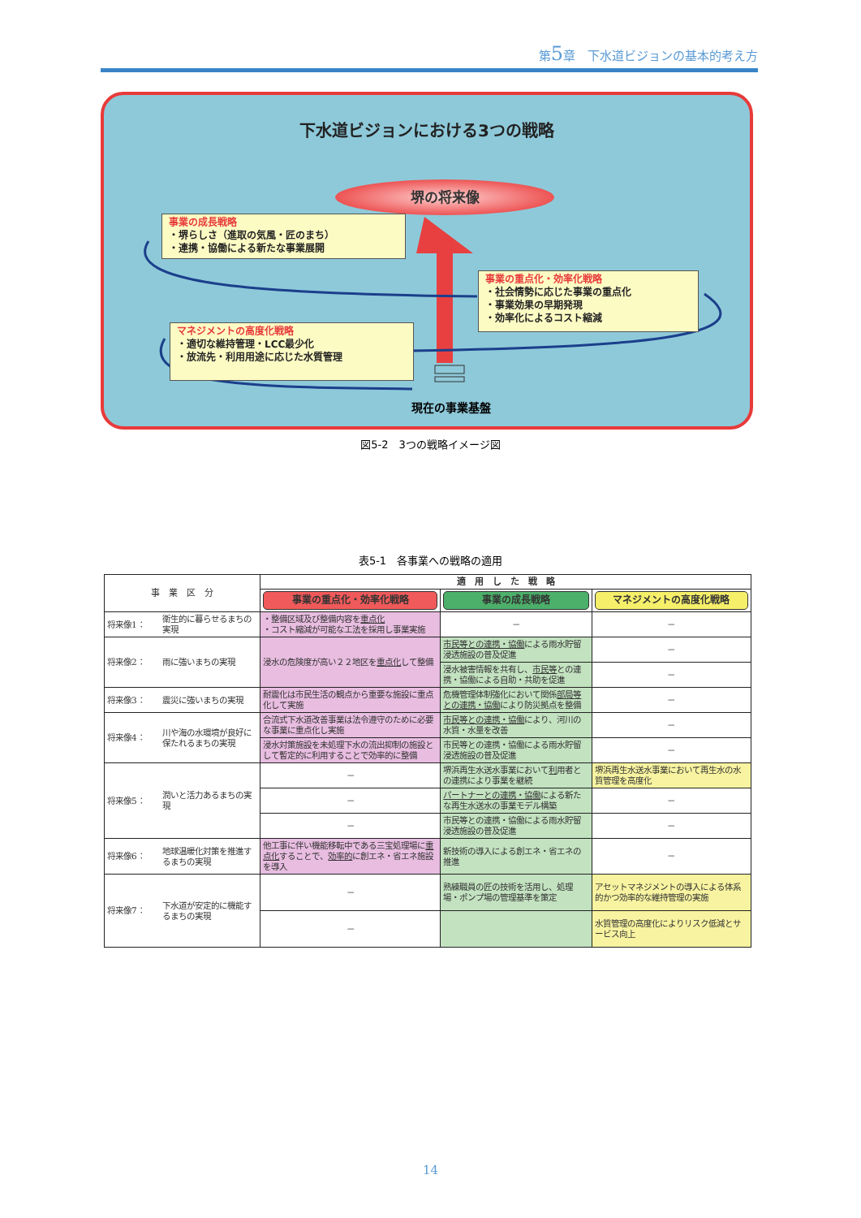第5章　下水道ビジョンの基本的考え方
下水道ビジョンにおける3つの戦略
堺の将来像
事業の成長戦略
・堺らしさ（進取の気風・匠のまち）
・連携・協働による新たな事業展開
事業の重点化・効率化戦略
・社会情勢に応じた事業の重点化
・事業効果の早期発現
・効率化によるコスト縮減
マネジメントの高度化戦略
・適切な維持管理・LCC最少化
・放流先・利用用途に応じた水質管理
現在の事業基盤
図5-2　3つの戦略イメージ図
表5-1　各事業への戦略の適用
| 事 業 区 分 | | 適 用 し た 戦 略 | | |
| --- | --- | --- | --- | --- |
| | | 事業の重点化・効率化戦略 | 事業の成長戦略 | マネジメントの高度化戦略 |
| 将来像1： | 衛生的に暮らせるまちの実現 | ・整備区域及び整備内容を 重点化 ・コスト縮減が可能な工法を採用し事業実施 | － | － |
| 将来像2： | 雨に強いまちの実現 | 浸水の危険度が高い２２地区を 重点化 して整備 | 市民等との連携・協働 による雨水貯留浸透施設の普及促進 | － |
| | | | 浸水被害情報を共有し、 市民等 との連携・協働による自助・共助を促進 | － |
| 将来像3： | 震災に強いまちの実現 | 耐震化は市民生活の観点から重要な施設に重点化して実施 | 危機管理体制強化において関係 部局等との連携・協働 により防災拠点を整備 | － |
| 将来像4： | 川や海の水環境が良好に保たれるまちの実現 | 合流式下水道改善事業は法令遵守のために必要な事業に重点化し実施 | 市民等との連携・協働 により、河川の水質・水量を改善 | － |
| | | 浸水対策施設を未処理下水の流出抑制の施設として暫定的に利用することで効率的に整備 | 市民等との連携・協働による雨水貯留浸透施設の普及促進 | － |
| 将来像5： | 潤いと活力あるまちの実現 | － | 堺浜再生水送水事業において 利 用者との連携により事業を継続 | 堺浜再生水送水事業において再生水の水質管理を高度化 |
| | | － | パートナーとの連携・協働 による新たな再生水送水の事業モデル構築 | － |
| | | － | 市民等との連携・協働による雨水貯留浸透施設の普及促進 | － |
| 将来像6： | 地球温暖化対策を推進するまちの実現 | 他工事に伴い機能移転中である三宝処理場に 重点化 することで、 効率的 に創エネ・省エネ施設を導入 | 新技術の導入による創エネ・省エネの推進 | － |
| 将来像7： | 下水道が安定的に機能するまちの実現 | － | 熟練職員の匠の技術を活用し、処理場・ポンプ場の管理基準を策定 | アセットマネジメントの導入による体系的かつ効率的な維持管理の実施 |
| | | － | | 水質管理の高度化によりリスク低減とサービス向上 |
14